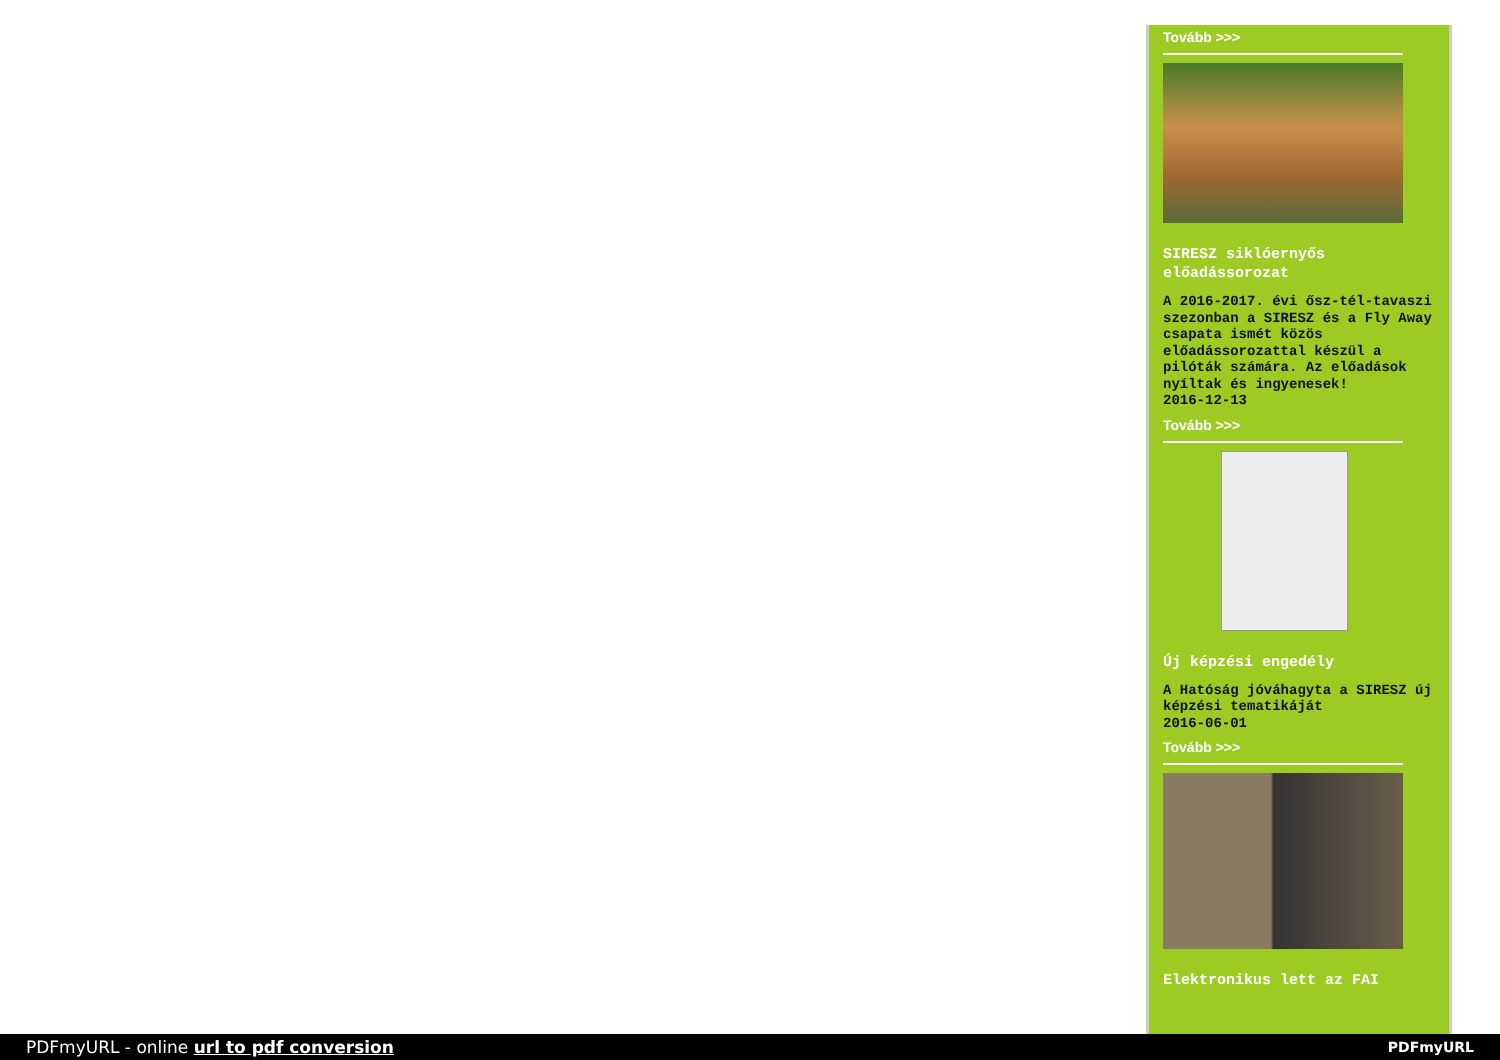Tovább >>>
SIRESZ siklóernyős előadássorozat
A 2016-2017. évi ősz-tél-tavaszi szezonban a SIRESZ és a Fly Away csapata ismét közös előadássorozattal készül a pilóták számára. Az előadások nyíltak és ingyenesek!
2016-12-13
Tovább >>>
Új képzési engedély
A Hatóság jóváhagyta a SIRESZ új képzési tematikáját
2016-06-01
Tovább >>>
Elektronikus lett az FAI
PDFmyURL - online url to pdf conversion PDFmyURL